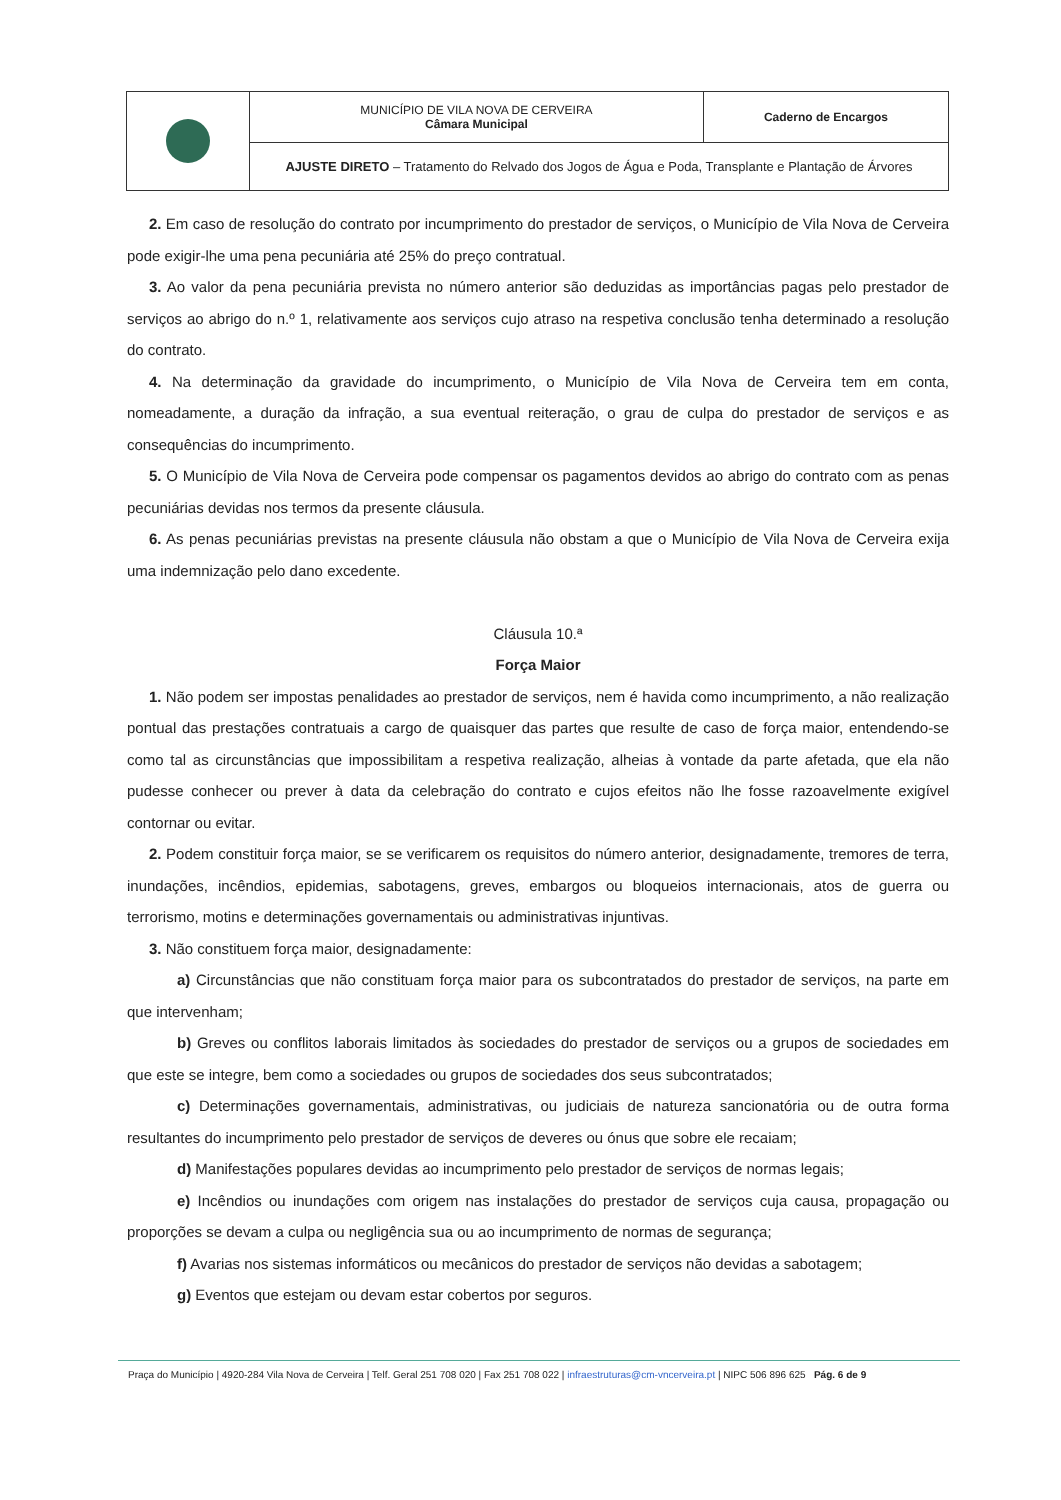| | MUNICÍPIO DE VILA NOVA DE CERVEIRA Câmara Municipal | Caderno de Encargos |
| | AJUSTE DIRETO – Tratamento do Relvado dos Jogos de Água e Poda, Transplante e Plantação de Árvores | |
2. Em caso de resolução do contrato por incumprimento do prestador de serviços, o Município de Vila Nova de Cerveira pode exigir-lhe uma pena pecuniária até 25% do preço contratual.
3. Ao valor da pena pecuniária prevista no número anterior são deduzidas as importâncias pagas pelo prestador de serviços ao abrigo do n.º 1, relativamente aos serviços cujo atraso na respetiva conclusão tenha determinado a resolução do contrato.
4. Na determinação da gravidade do incumprimento, o Município de Vila Nova de Cerveira tem em conta, nomeadamente, a duração da infração, a sua eventual reiteração, o grau de culpa do prestador de serviços e as consequências do incumprimento.
5. O Município de Vila Nova de Cerveira pode compensar os pagamentos devidos ao abrigo do contrato com as penas pecuniárias devidas nos termos da presente cláusula.
6. As penas pecuniárias previstas na presente cláusula não obstam a que o Município de Vila Nova de Cerveira exija uma indemnização pelo dano excedente.
Cláusula 10.ª
Força Maior
1. Não podem ser impostas penalidades ao prestador de serviços, nem é havida como incumprimento, a não realização pontual das prestações contratuais a cargo de quaisquer das partes que resulte de caso de força maior, entendendo-se como tal as circunstâncias que impossibilitam a respetiva realização, alheias à vontade da parte afetada, que ela não pudesse conhecer ou prever à data da celebração do contrato e cujos efeitos não lhe fosse razoavelmente exigível contornar ou evitar.
2. Podem constituir força maior, se se verificarem os requisitos do número anterior, designadamente, tremores de terra, inundações, incêndios, epidemias, sabotagens, greves, embargos ou bloqueios internacionais, atos de guerra ou terrorismo, motins e determinações governamentais ou administrativas injuntivas.
3. Não constituem força maior, designadamente:
a) Circunstâncias que não constituam força maior para os subcontratados do prestador de serviços, na parte em que intervenham;
b) Greves ou conflitos laborais limitados às sociedades do prestador de serviços ou a grupos de sociedades em que este se integre, bem como a sociedades ou grupos de sociedades dos seus subcontratados;
c) Determinações governamentais, administrativas, ou judiciais de natureza sancionatória ou de outra forma resultantes do incumprimento pelo prestador de serviços de deveres ou ónus que sobre ele recaiam;
d) Manifestações populares devidas ao incumprimento pelo prestador de serviços de normas legais;
e) Incêndios ou inundações com origem nas instalações do prestador de serviços cuja causa, propagação ou proporções se devam a culpa ou negligência sua ou ao incumprimento de normas de segurança;
f) Avarias nos sistemas informáticos ou mecânicos do prestador de serviços não devidas a sabotagem;
g) Eventos que estejam ou devam estar cobertos por seguros.
Praça do Município | 4920-284 Vila Nova de Cerveira | Telf. Geral 251 708 020 | Fax 251 708 022 | infraestruturas@cm-vncerveira.pt | NIPC 506 896 625 Pág. 6 de 9